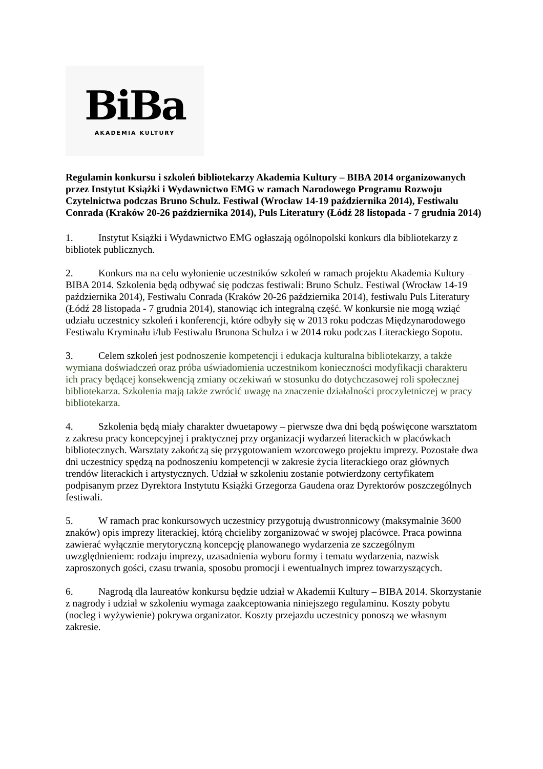BiBa
AKADEMIA KULTURY
Regulamin konkursu i szkoleń bibliotekarzy Akademia Kultury – BIBA 2014 organizowanych przez Instytut Książki i Wydawnictwo EMG w ramach Narodowego Programu Rozwoju Czytelnictwa podczas Bruno Schulz. Festiwal (Wrocław 14-19 października 2014), Festiwalu Conrada (Kraków 20-26 października 2014), Puls Literatury (Łódź 28 listopada - 7 grudnia 2014)
1. Instytut Książki i Wydawnictwo EMG ogłaszają ogólnopolski konkurs dla bibliotekarzy z bibliotek publicznych.
2. Konkurs ma na celu wyłonienie uczestników szkoleń w ramach projektu Akademia Kultury – BIBA 2014. Szkolenia będą odbywać się podczas festiwali: Bruno Schulz. Festiwal (Wrocław 14-19 października 2014), Festiwalu Conrada (Kraków 20-26 października 2014), festiwalu Puls Literatury (Łódź 28 listopada - 7 grudnia 2014), stanowiąc ich integralną część. W konkursie nie mogą wziąć udziału uczestnicy szkoleń i konferencji, które odbyły się w 2013 roku podczas Międzynarodowego Festiwalu Kryminału i/lub Festiwalu Brunona Schulza i w 2014 roku podczas Literackiego Sopotu.
3. Celem szkoleń jest podnoszenie kompetencji i edukacja kulturalna bibliotekarzy, a także wymiana doświadczeń oraz próba uświadomienia uczestnikom konieczności modyfikacji charakteru ich pracy będącej konsekwencją zmiany oczekiwań w stosunku do dotychczasowej roli społecznej bibliotekarza. Szkolenia mają także zwrócić uwagę na znaczenie działalności proczyletniczej w pracy bibliotekarza.
4. Szkolenia będą miały charakter dwuetapowy – pierwsze dwa dni będą poświęcone warsztatom z zakresu pracy koncepcyjnej i praktycznej przy organizacji wydarzeń literackich w placówkach bibliotecznych. Warsztaty zakończą się przygotowaniem wzorcowego projektu imprezy. Pozostałe dwa dni uczestnicy spędzą na podnoszeniu kompetencji w zakresie życia literackiego oraz głównych trendów literackich i artystycznych. Udział w szkoleniu zostanie potwierdzony certyfikatem podpisanym przez Dyrektora Instytutu Książki Grzegorza Gaudena oraz Dyrektorów poszczególnych festiwali.
5. W ramach prac konkursowych uczestnicy przygotują dwustronnicowy (maksymalnie 3600 znaków) opis imprezy literackiej, którą chcieliby zorganizować w swojej placówce. Praca powinna zawierać wyłącznie merytoryczną koncepcję planowanego wydarzenia ze szczególnym uwzględnieniem: rodzaju imprezy, uzasadnienia wyboru formy i tematu wydarzenia, nazwisk zaproszonych gości, czasu trwania, sposobu promocji i ewentualnych imprez towarzyszących.
6. Nagrodą dla laureatów konkursu będzie udział w Akademii Kultury – BIBA 2014. Skorzystanie z nagrody i udział w szkoleniu wymaga zaakceptowania niniejszego regulaminu. Koszty pobytu (nocleg i wyżywienie) pokrywa organizator. Koszty przejazdu uczestnicy ponoszą we własnym zakresie.